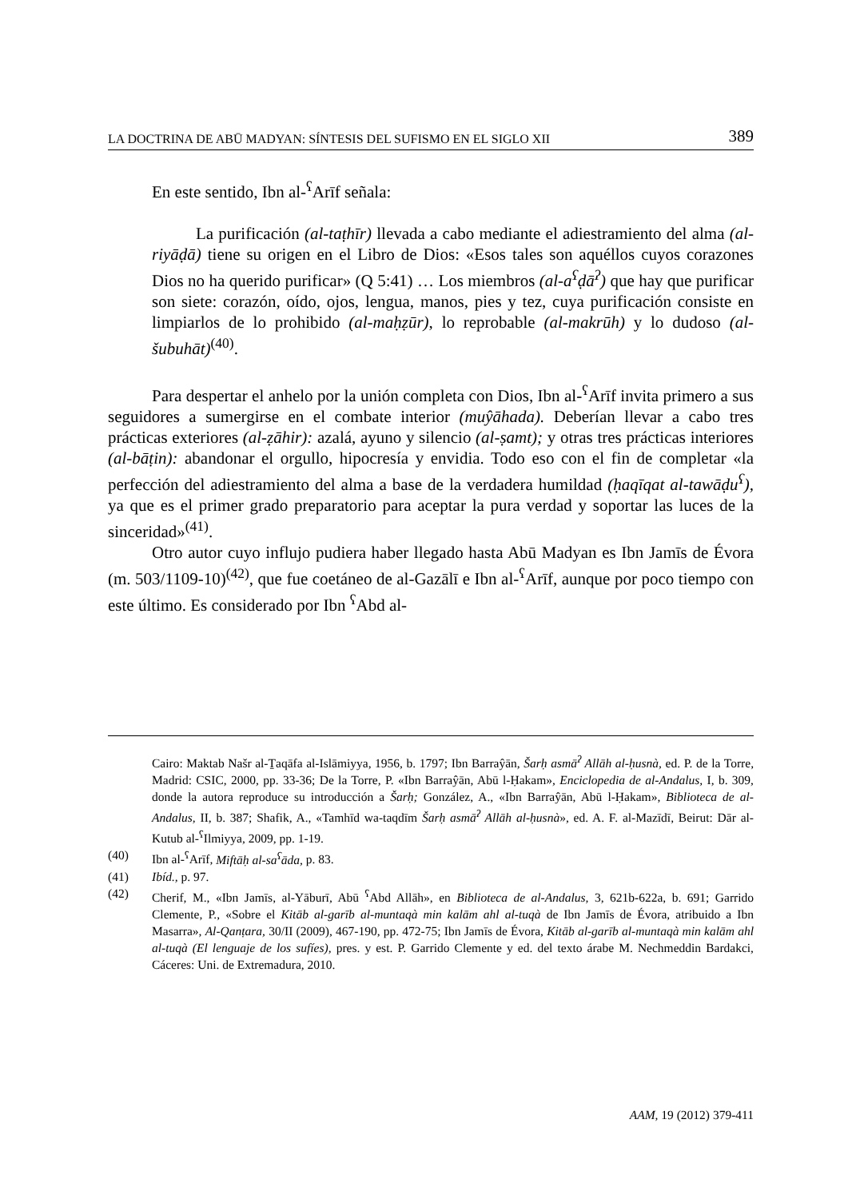LA DOCTRINA DE ABŪ MADYAN: SÍNTESIS DEL SUFISMO EN EL SIGLO XII 389
En este sentido, Ibn al-<sup>ʕ</sup>Arīf señala:
La purificación (al-taṭhīr) llevada a cabo mediante el adiestramiento del alma (al-riyāḍā) tiene su origen en el Libro de Dios: «Esos tales son aquéllos cuyos corazones Dios no ha querido purificar» (Q 5:41) … Los miembros (al-a<sup>ʕ</sup>ḍā<sup>ʔ</sup>) que hay que purificar son siete: corazón, oído, ojos, lengua, manos, pies y tez, cuya purificación consiste en limpiarlos de lo prohibido (al-maḥẓūr), lo reprobable (al-makrūh) y lo dudoso (al-šubuhāt)<sup>(40)</sup>.
Para despertar el anhelo por la unión completa con Dios, Ibn al-<sup>ʕ</sup>Arīf invita primero a sus seguidores a sumergirse en el combate interior (muŷāhada). Deberían llevar a cabo tres prácticas exteriores (al-ẓāhir): azalá, ayuno y silencio (al-ṣamt); y otras tres prácticas interiores (al-bāṭin): abandonar el orgullo, hipocresía y envidia. Todo eso con el fin de completar «la perfección del adiestramiento del alma a base de la verdadera humildad (ḥaqīqat al-tawāḍu<sup>ʕ</sup>), ya que es el primer grado preparatorio para aceptar la pura verdad y soportar las luces de la sinceridad»<sup>(41)</sup>.
Otro autor cuyo influjo pudiera haber llegado hasta Abū Madyan es Ibn Jamīs de Évora (m. 503/1109-10)<sup>(42)</sup>, que fue coetáneo de al-Gazālī e Ibn al-<sup>ʕ</sup>Arīf, aunque por poco tiempo con este último. Es considerado por Ibn <sup>ʕ</sup>Abd al-
Cairo: Maktab Našr al-Ṯaqāfa al-Islāmiyya, 1956, b. 1797; Ibn Barraŷān, Šarḥ asmā<sup>ʔ</sup> Allāh al-ḥusnà, ed. P. de la Torre, Madrid: CSIC, 2000, pp. 33-36; De la Torre, P. «Ibn Barraŷān, Abū l-Ḥakam», Enciclopedia de al-Andalus, I, b. 309, donde la autora reproduce su introducción a Šarḥ; González, A., «Ibn Barraŷān, Abū l-Ḥakam», Biblioteca de al-Andalus, II, b. 387; Shafik, A., «Tamhīd wa-taqdīm Šarḥ asmā<sup>ʔ</sup> Allāh al-ḥusnà», ed. A. F. al-Mazīdī, Beirut: Dār al-Kutub al-<sup>ʕ</sup>Ilmiyya, 2009, pp. 1-19.
(40) Ibn al-<sup>ʕ</sup>Arīf, Miftāḥ al-sa<sup>ʕ</sup>āda, p. 83.
(41) Ibíd., p. 97.
(42) Cherif, M., «Ibn Jamīs, al-Yāburī, Abū <sup>ʕ</sup>Abd Allāh», en Biblioteca de al-Andalus, 3, 621b-622a, b. 691; Garrido Clemente, P., «Sobre el Kitāb al-garīb al-muntaqà min kalām ahl al-tuqà de Ibn Jamīs de Évora, atribuido a Ibn Masarra», Al-Qanṭara, 30/II (2009), 467-190, pp. 472-75; Ibn Jamīs de Évora, Kitāb al-garīb al-muntaqà min kalām ahl al-tuqà (El lenguaje de los sufíes), pres. y est. P. Garrido Clemente y ed. del texto árabe M. Nechmeddin Bardakci, Cáceres: Uni. de Extremadura, 2010.
AAM, 19 (2012) 379-411